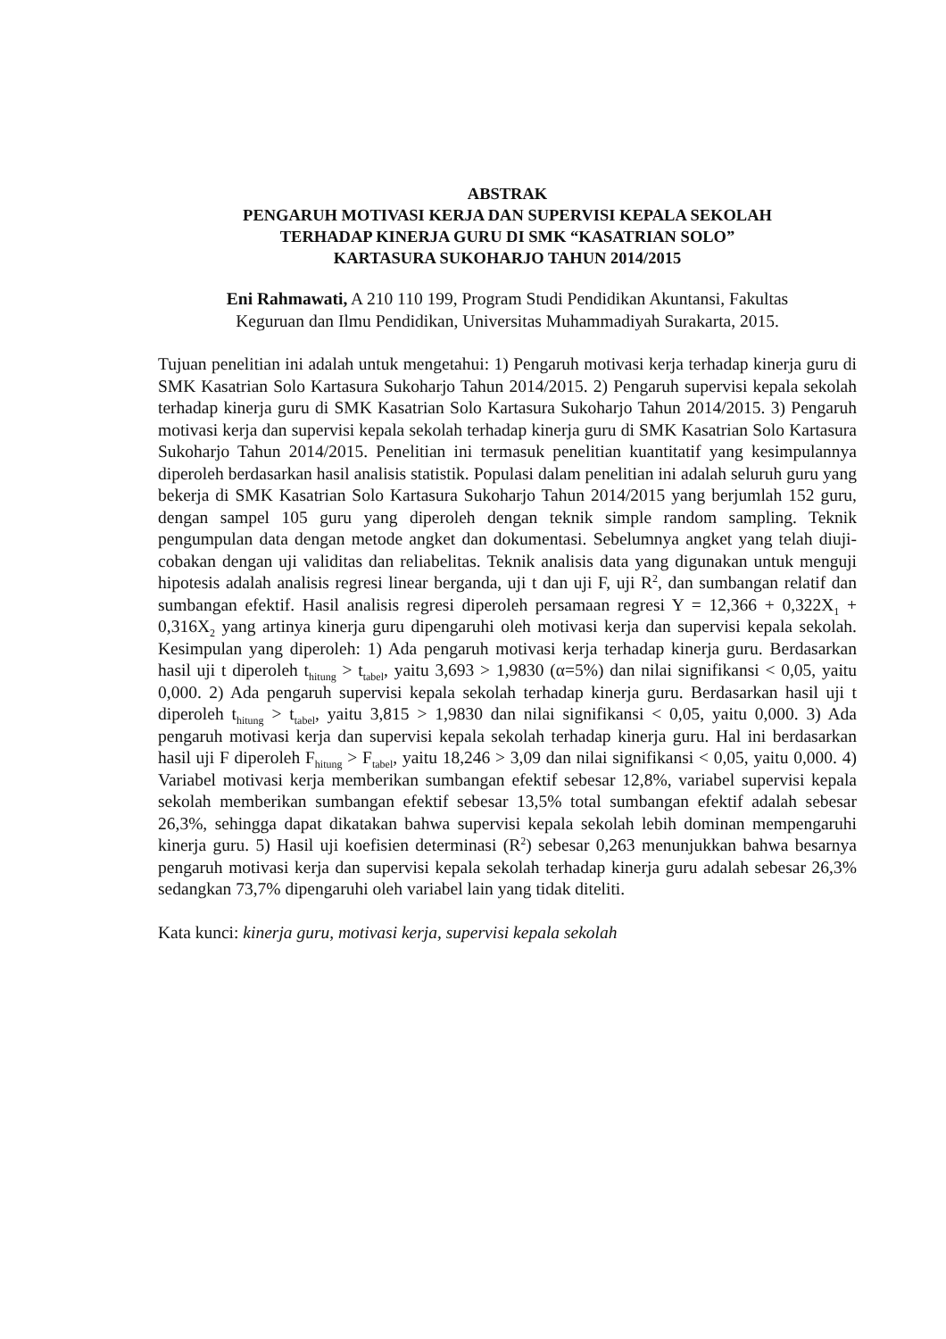ABSTRAK
PENGARUH MOTIVASI KERJA DAN SUPERVISI KEPALA SEKOLAH
TERHADAP KINERJA GURU DI SMK “KASATRIAN SOLO”
KARTASURA SUKOHARJO TAHUN 2014/2015
Eni Rahmawati, A 210 110 199, Program Studi Pendidikan Akuntansi, Fakultas
Keguruan dan Ilmu Pendidikan, Universitas Muhammadiyah Surakarta, 2015.
Tujuan penelitian ini adalah untuk mengetahui: 1) Pengaruh motivasi kerja terhadap kinerja guru di SMK Kasatrian Solo Kartasura Sukoharjo Tahun 2014/2015. 2) Pengaruh supervisi kepala sekolah terhadap kinerja guru di SMK Kasatrian Solo Kartasura Sukoharjo Tahun 2014/2015. 3) Pengaruh motivasi kerja dan supervisi kepala sekolah terhadap kinerja guru di SMK Kasatrian Solo Kartasura Sukoharjo Tahun 2014/2015. Penelitian ini termasuk penelitian kuantitatif yang kesimpulannya diperoleh berdasarkan hasil analisis statistik. Populasi dalam penelitian ini adalah seluruh guru yang bekerja di SMK Kasatrian Solo Kartasura Sukoharjo Tahun 2014/2015 yang berjumlah 152 guru, dengan sampel 105 guru yang diperoleh dengan teknik simple random sampling. Teknik pengumpulan data dengan metode angket dan dokumentasi. Sebelumnya angket yang telah diuji-cobakan dengan uji validitas dan reliabelitas. Teknik analisis data yang digunakan untuk menguji hipotesis adalah analisis regresi linear berganda, uji t dan uji F, uji R<sup>2</sup>, dan sumbangan relatif dan sumbangan efektif. Hasil analisis regresi diperoleh persamaan regresi Y = 12,366 + 0,322X<sub>1</sub> + 0,316X<sub>2</sub> yang artinya kinerja guru dipengaruhi oleh motivasi kerja dan supervisi kepala sekolah. Kesimpulan yang diperoleh: 1) Ada pengaruh motivasi kerja terhadap kinerja guru. Berdasarkan hasil uji t diperoleh t<sub>hitung</sub> > t<sub>tabel</sub>, yaitu 3,693 > 1,9830 (α=5%) dan nilai signifikansi < 0,05, yaitu 0,000. 2) Ada pengaruh supervisi kepala sekolah terhadap kinerja guru. Berdasarkan hasil uji t diperoleh t<sub>hitung</sub> > t<sub>tabel</sub>, yaitu 3,815 > 1,9830 dan nilai signifikansi < 0,05, yaitu 0,000. 3) Ada pengaruh motivasi kerja dan supervisi kepala sekolah terhadap kinerja guru. Hal ini berdasarkan hasil uji F diperoleh F<sub>hitung</sub> > F<sub>tabel</sub>, yaitu 18,246 > 3,09 dan nilai signifikansi < 0,05, yaitu 0,000. 4) Variabel motivasi kerja memberikan sumbangan efektif sebesar 12,8%, variabel supervisi kepala sekolah memberikan sumbangan efektif sebesar 13,5% total sumbangan efektif adalah sebesar 26,3%, sehingga dapat dikatakan bahwa supervisi kepala sekolah lebih dominan mempengaruhi kinerja guru. 5) Hasil uji koefisien determinasi (R<sup>2</sup>) sebesar 0,263 menunjukkan bahwa besarnya pengaruh motivasi kerja dan supervisi kepala sekolah terhadap kinerja guru adalah sebesar 26,3% sedangkan 73,7% dipengaruhi oleh variabel lain yang tidak diteliti.
Kata kunci: kinerja guru, motivasi kerja, supervisi kepala sekolah